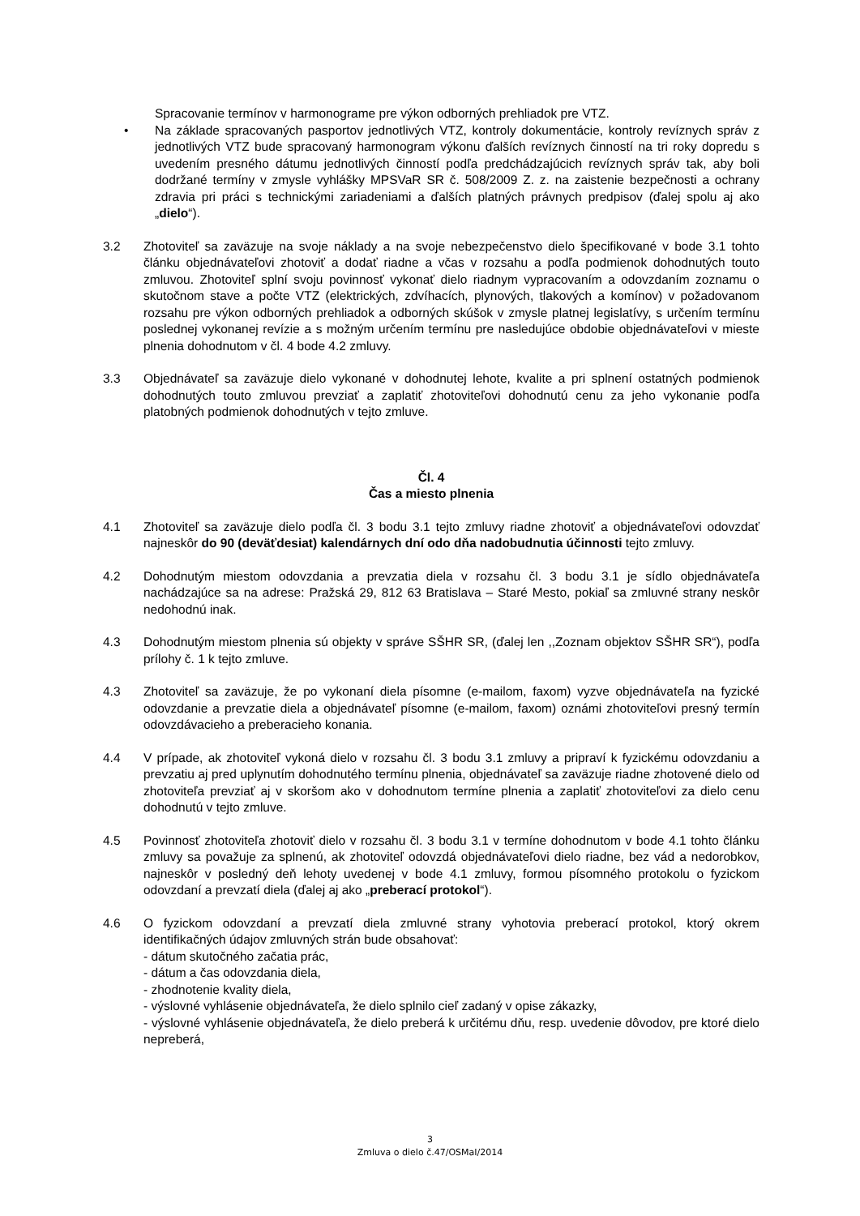Spracovanie termínov v harmonograme pre výkon odborných prehliadok pre VTZ.
• Na základe spracovaných pasportov jednotlivých VTZ, kontroly dokumentácie, kontroly revíznych správ z jednotlivých VTZ bude spracovaný harmonogram výkonu ďalších revíznych činností na tri roky dopredu s uvedením presného dátumu jednotlivých činností podľa predchádzajúcich revíznych správ tak, aby boli dodržané termíny v zmysle vyhlášky MPSVaR SR č. 508/2009 Z. z. na zaistenie bezpečnosti a ochrany zdravia pri práci s technickými zariadeniami a ďalších platných právnych predpisov (ďalej spolu aj ako „dielo“).
3.2 Zhotoviteľ sa zaväzuje na svoje náklady a na svoje nebezpečenstvo dielo špecifikované v bode 3.1 tohto článku objednávateľovi zhotoviť a dodať riadne a včas v rozsahu a podľa podmienok dohodnutých touto zmluvou. Zhotoviteľ splní svoju povinnosť vykonať dielo riadnym vypracovaním a odovzdaním zoznamu o skutočnom stave a počte VTZ (elektrických, zdvíhacích, plynových, tlakových a komínov) v požadovanom rozsahu pre výkon odborných prehliadok a odborných skúšok v zmysle platnej legislatívy, s určením termínu poslednej vykonanej revízie a s možným určením termínu pre nasledujúce obdobie objednávateľovi v mieste plnenia dohodnutom v čl. 4 bode 4.2 zmluvy.
3.3 Objednávateľ sa zaväzuje dielo vykonané v dohodnutej lehote, kvalite a pri splnení ostatných podmienok dohodnutých touto zmluvou prevziať a zaplatiť zhotoviteľovi dohodnutú cenu za jeho vykonanie podľa platobných podmienok dohodnutých v tejto zmluve.
Čl. 4
Čas a miesto plnenia
4.1 Zhotoviteľ sa zaväzuje dielo podľa čl. 3 bodu 3.1 tejto zmluvy riadne zhotoviť a objednávateľovi odovzdať najneskôr do 90 (deväťdesiat) kalendárnych dní odo dňa nadobudnutia účinnosti tejto zmluvy.
4.2 Dohodnutým miestom odovzdania a prevzatia diela v rozsahu čl. 3 bodu 3.1 je sídlo objednávateľa nachádzajúce sa na adrese: Pražská 29, 812 63 Bratislava – Staré Mesto, pokiaľ sa zmluvné strany neskôr nedohodnú inak.
4.3 Dohodnutým miestom plnenia sú objekty v správe SŠHR SR, (ďalej len ,,Zoznam objektov SŠHR SR“), podľa prílohy č. 1 k tejto zmluve.
4.3 Zhotoviteľ sa zaväzuje, že po vykonaní diela písomne (e-mailom, faxom) vyzve objednávateľa na fyzické odovzdanie a prevzatie diela a objednávateľ písomne (e-mailom, faxom) oznámi zhotoviteľovi presný termín odovzdávacieho a preberacieho konania.
4.4 V prípade, ak zhotoviteľ vykoná dielo v rozsahu čl. 3 bodu 3.1 zmluvy a pripraví k fyzickému odovzdaniu a prevzatiu aj pred uplynutím dohodnutého termínu plnenia, objednávateľ sa zaväzuje riadne zhotovené dielo od zhotoviteľa prevziať aj v skoršom ako v dohodnutom termíne plnenia a zaplatiť zhotoviteľovi za dielo cenu dohodnutú v tejto zmluve.
4.5 Povinnosť zhotoviteľa zhotoviť dielo v rozsahu čl. 3 bodu 3.1 v termíne dohodnutom v bode 4.1 tohto článku zmluvy sa považuje za splnenú, ak zhotoviteľ odovzdá objednávateľovi dielo riadne, bez vád a nedorobkov, najneskôr v posledný deň lehoty uvedenej v bode 4.1 zmluvy, formou písomného protokolu o fyzickom odovzdaní a prevzatí diela (ďalej aj ako „preberací protokol“).
4.6 O fyzickom odovzdaní a prevzatí diela zmluvné strany vyhotovia preberací protokol, ktorý okrem identifikačných údajov zmluvných strán bude obsahovať:
- dátum skutočného začatia prác,
- dátum a čas odovzdania diela,
- zhodnotenie kvality diela,
- výslovné vyhlásenie objednávateľa, že dielo splnilo cieľ zadaný v opise zákazky,
- výslovné vyhlásenie objednávateľa, že dielo preberá k určitému dňu, resp. uvedenie dôvodov, pre ktoré dielo nepreberá,
3
Zmluva o dielo č.47/OSMaI/2014